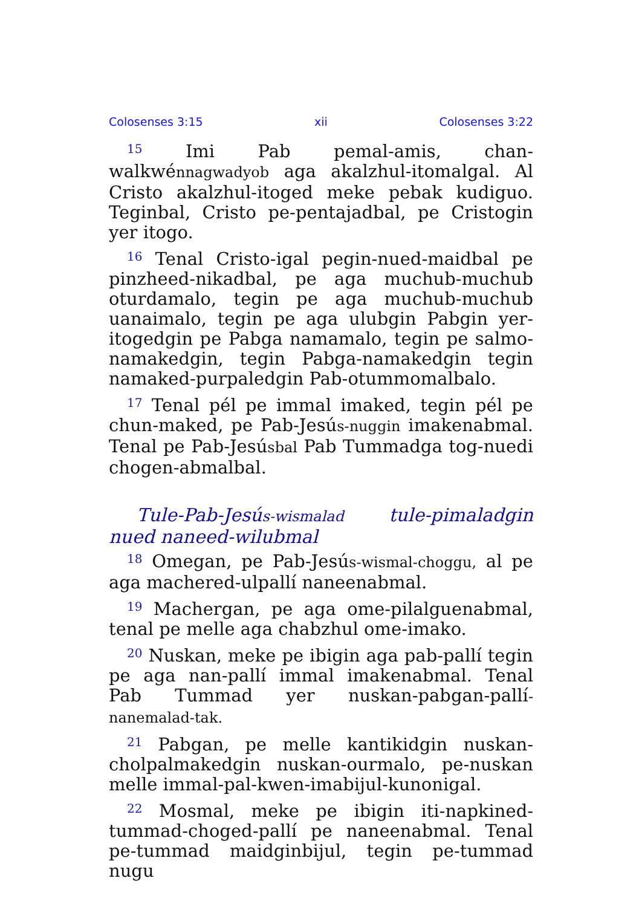Colosenses 3:15 xii Colosenses 3:22
<sup>15</sup> Imi Pab pemal-amis, chan-walkwénnagwadyob aga akalzhul-itomalgal. Al Cristo akalzhul-itoged meke pebak kudiguo. Teginbal, Cristo pe-pentajadbal, pe Cristogin yer itogo.
<sup>16</sup> Tenal Cristo-igal pegin-nued-maidbal pe pinzheed-nikadbal, pe aga muchub-muchub oturdamalo, tegin pe aga muchub-muchub uanaimalo, tegin pe aga ulubgin Pabgin yer-itogedgin pe Pabga namamalo, tegin pe salmo-namakedgin, tegin Pabga-namakedgin tegin namaked-purpaledgin Pab-otummomalbalo.
<sup>17</sup> Tenal pél pe immal imaked, tegin pél pe chun-maked, pe Pab-Jesús-nuggin imakenabmal. Tenal pe Pab-Jesúsbal Pab Tummadga tog-nuedi chogen-abmalbal.
Tule-Pab-Jesús-wismalad tule-pimaladgin nued naneed-wilubmal
<sup>18</sup> Omegan, pe Pab-Jesús-wismal-choggu, al pe aga machered-ulpallí naneenabmal.
<sup>19</sup> Machergan, pe aga ome-pilalguenabmal, tenal pe melle aga chabzhul ome-imako.
<sup>20</sup> Nuskan, meke pe ibigin aga pab-pallí tegin pe aga nan-pallí immal imakenabmal. Tenal Pab Tummad yer nuskan-pabgan-pallí-nanemalad-tak.
<sup>21</sup> Pabgan, pe melle kantikidgin nuskan-cholpalmakedgin nuskan-ourmalo, pe-nuskan melle immal-pal-kwen-imabijul-kunonigal.
<sup>22</sup> Mosmal, meke pe ibigin iti-napkined-tummad-choged-pallí pe naneenabmal. Tenal pe-tummad maidginbijul, tegin pe-tummad nugu